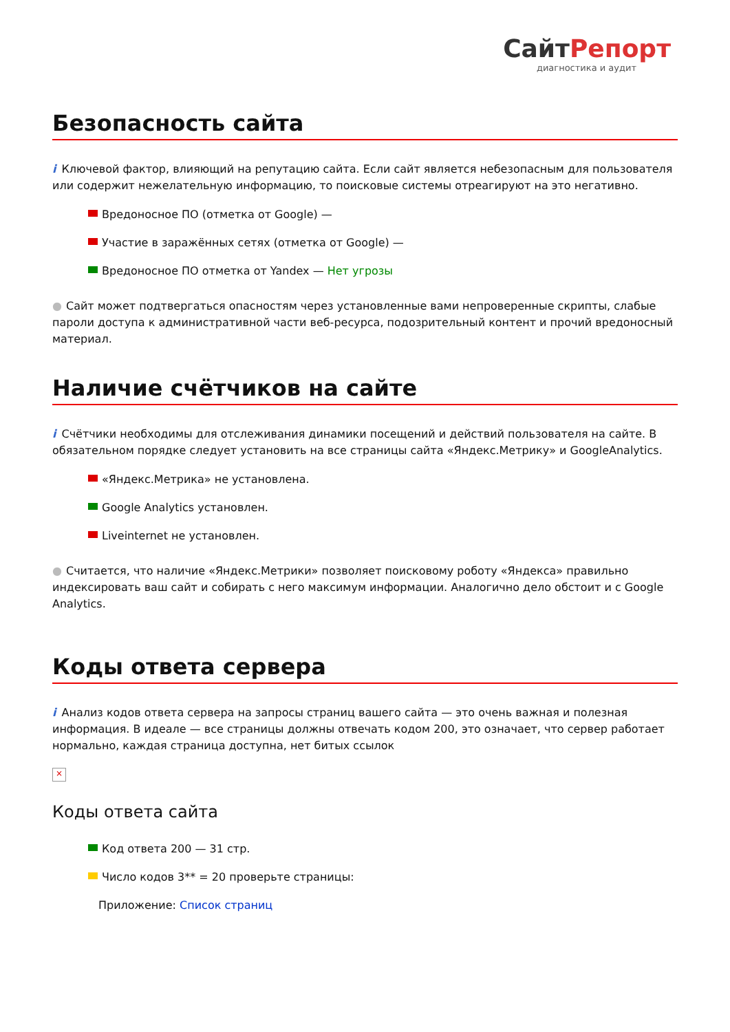СайтРепорт
диагностика и аудит
Безопасность сайта
i Ключевой фактор, влияющий на репутацию сайта. Если сайт является небезопасным для пользователя или содержит нежелательную информацию, то поисковые системы отреагируют на это негативно.
Вредоносное ПО (отметка от Google) —
Участие в заражённых сетях (отметка от Google) —
Вредоносное ПО отметка от Yandex — Нет угрозы
● Сайт может подтвергаться опасностям через установленные вами непроверенные скрипты, слабые пароли доступа к административной части веб-ресурса, подозрительный контент и прочий вредоносный материал.
Наличие счётчиков на сайте
i Счётчики необходимы для отслеживания динамики посещений и действий пользователя на сайте. В обязательном порядке следует установить на все страницы сайта «Яндекс.Метрику» и GoogleAnalytics.
«Яндекс.Метрика» не установлена.
Google Analytics установлен.
Liveinternet не установлен.
● Считается, что наличие «Яндекс.Метрики» позволяет поисковому роботу «Яндекса» правильно индексировать ваш сайт и собирать с него максимум информации. Аналогично дело обстоит и с Google Analytics.
Коды ответа сервера
i Анализ кодов ответа сервера на запросы страниц вашего сайта — это очень важная и полезная информация. В идеале — все страницы должны отвечать кодом 200, это означает, что сервер работает нормально, каждая страница доступна, нет битых ссылок
×
Коды ответа сайта
Код ответа 200 — 31 стр.
Число кодов 3** = 20 проверьте страницы:
Приложение: Список страниц